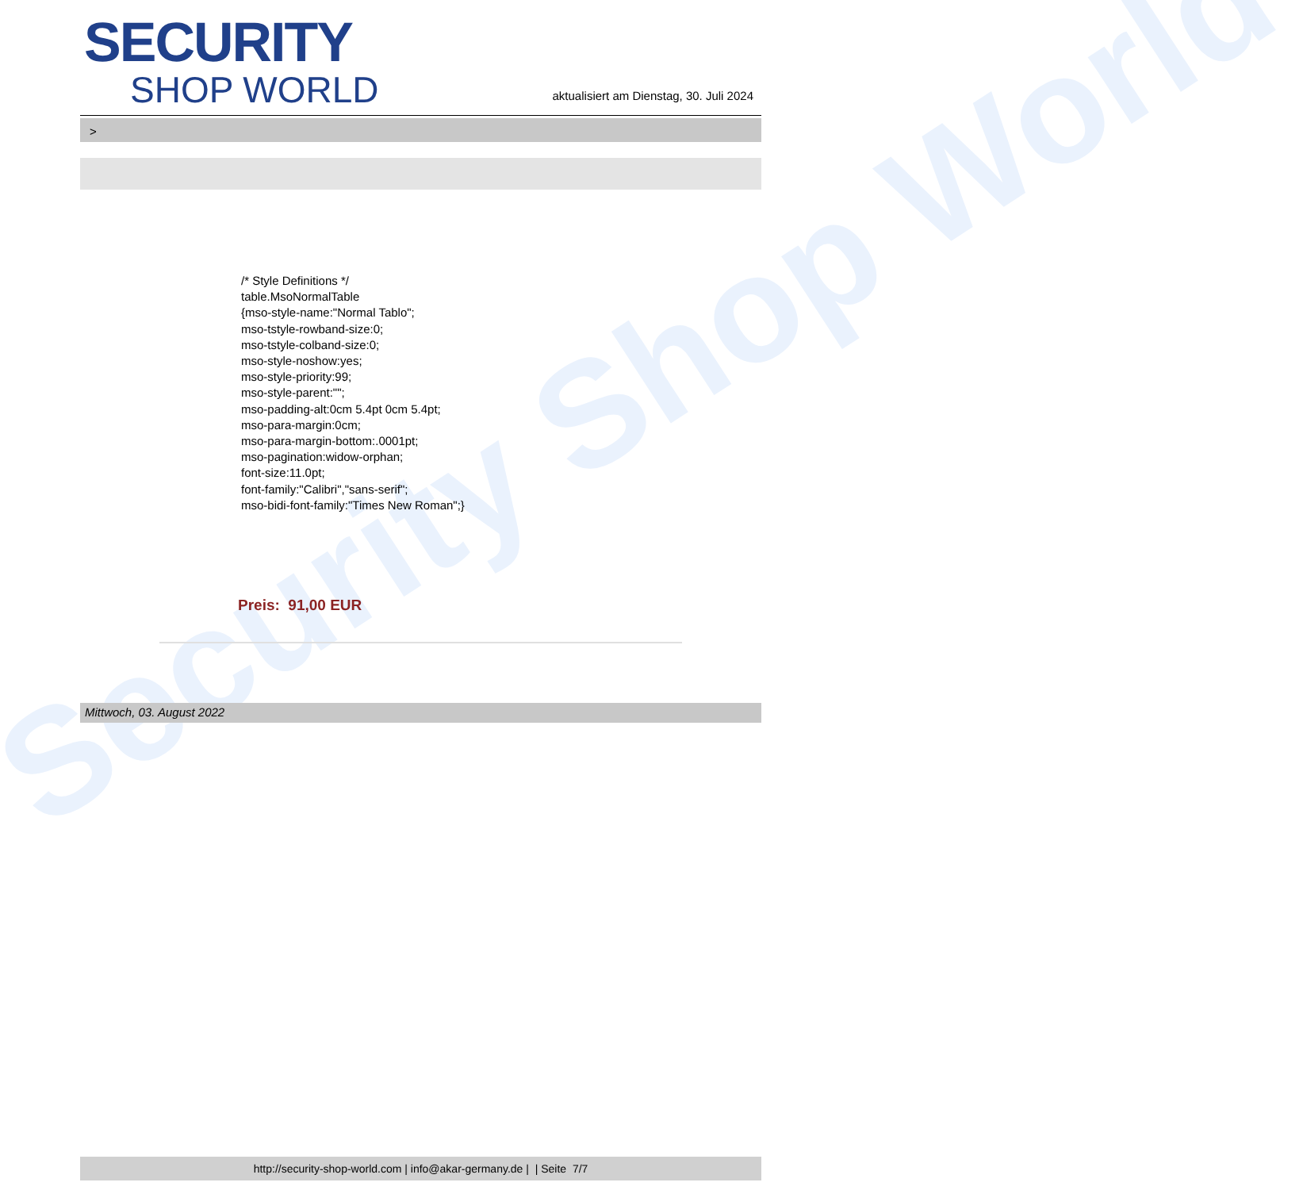Security Shop World
SECURITY
SHOP WORLD
aktualisiert am Dienstag, 30. Juli 2024
>
/* Style Definitions */
table.MsoNormalTable
{mso-style-name:"Normal Tablo";
mso-tstyle-rowband-size:0;
mso-tstyle-colband-size:0;
mso-style-noshow:yes;
mso-style-priority:99;
mso-style-parent:"";
mso-padding-alt:0cm 5.4pt 0cm 5.4pt;
mso-para-margin:0cm;
mso-para-margin-bottom:.0001pt;
mso-pagination:widow-orphan;
font-size:11.0pt;
font-family:"Calibri","sans-serif";
mso-bidi-font-family:"Times New Roman";}
Preis: 91,00 EUR
Mittwoch, 03. August 2022
http://security-shop-world.com | info@akar-germany.de | | Seite 7/7